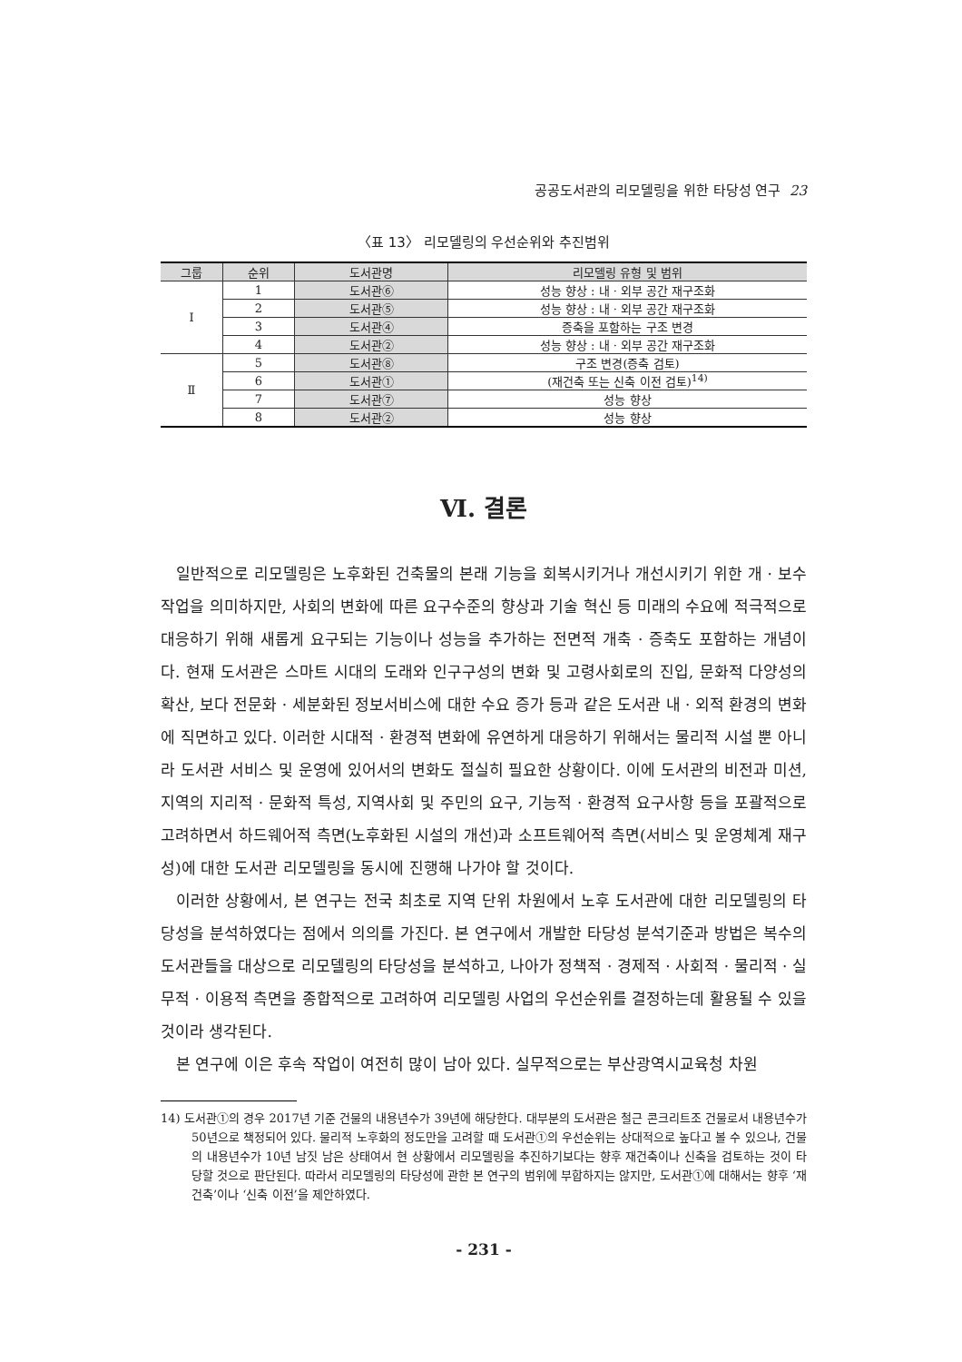공공도서관의 리모델링을 위한 타당성 연구 23
〈표 13〉 리모델링의 우선순위와 추진범위
| 그룹 | 순위 | 도서관명 | 리모델링 유형 및 범위 |
| --- | --- | --- | --- |
| Ⅰ | 1 | 도서관⑥ | 성능 향상 : 내 · 외부 공간 재구조화 |
| | 2 | 도서관⑤ | 성능 향상 : 내 · 외부 공간 재구조화 |
| | 3 | 도서관④ | 증축을 포함하는 구조 변경 |
| | 4 | 도서관② | 성능 향상 : 내 · 외부 공간 재구조화 |
| Ⅱ | 5 | 도서관⑧ | 구조 변경(증축 검토) |
| | 6 | 도서관① | (재건축 또는 신축 이전 검토)<sup>14)</sup> |
| | 7 | 도서관⑦ | 성능 향상 |
| | 8 | 도서관② | 성능 향상 |
Ⅵ. 결론
일반적으로 리모델링은 노후화된 건축물의 본래 기능을 회복시키거나 개선시키기 위한 개 · 보수 작업을 의미하지만, 사회의 변화에 따른 요구수준의 향상과 기술 혁신 등 미래의 수요에 적극적으로 대응하기 위해 새롭게 요구되는 기능이나 성능을 추가하는 전면적 개축 · 증축도 포함하는 개념이다. 현재 도서관은 스마트 시대의 도래와 인구구성의 변화 및 고령사회로의 진입, 문화적 다양성의 확산, 보다 전문화 · 세분화된 정보서비스에 대한 수요 증가 등과 같은 도서관 내 · 외적 환경의 변화에 직면하고 있다. 이러한 시대적 · 환경적 변화에 유연하게 대응하기 위해서는 물리적 시설 뿐 아니라 도서관 서비스 및 운영에 있어서의 변화도 절실히 필요한 상황이다. 이에 도서관의 비전과 미션, 지역의 지리적 · 문화적 특성, 지역사회 및 주민의 요구, 기능적 · 환경적 요구사항 등을 포괄적으로 고려하면서 하드웨어적 측면(노후화된 시설의 개선)과 소프트웨어적 측면(서비스 및 운영체계 재구성)에 대한 도서관 리모델링을 동시에 진행해 나가야 할 것이다.
이러한 상황에서, 본 연구는 전국 최초로 지역 단위 차원에서 노후 도서관에 대한 리모델링의 타당성을 분석하였다는 점에서 의의를 가진다. 본 연구에서 개발한 타당성 분석기준과 방법은 복수의 도서관들을 대상으로 리모델링의 타당성을 분석하고, 나아가 정책적 · 경제적 · 사회적 · 물리적 · 실무적 · 이용적 측면을 종합적으로 고려하여 리모델링 사업의 우선순위를 결정하는데 활용될 수 있을 것이라 생각된다.
본 연구에 이은 후속 작업이 여전히 많이 남아 있다. 실무적으로는 부산광역시교육청 차원
14) 도서관①의 경우 2017년 기준 건물의 내용년수가 39년에 해당한다. 대부분의 도서관은 철근 콘크리트조 건물로서 내용년수가 50년으로 책정되어 있다. 물리적 노후화의 정도만을 고려할 때 도서관①의 우선순위는 상대적으로 높다고 볼 수 있으나, 건물의 내용년수가 10년 남짓 남은 상태여서 현 상황에서 리모델링을 추진하기보다는 향후 재건축이나 신축을 검토하는 것이 타당할 것으로 판단된다. 따라서 리모델링의 타당성에 관한 본 연구의 범위에 부합하지는 않지만, 도서관①에 대해서는 향후 ‘재건축’이나 ‘신축 이전’을 제안하였다.
- 231 -